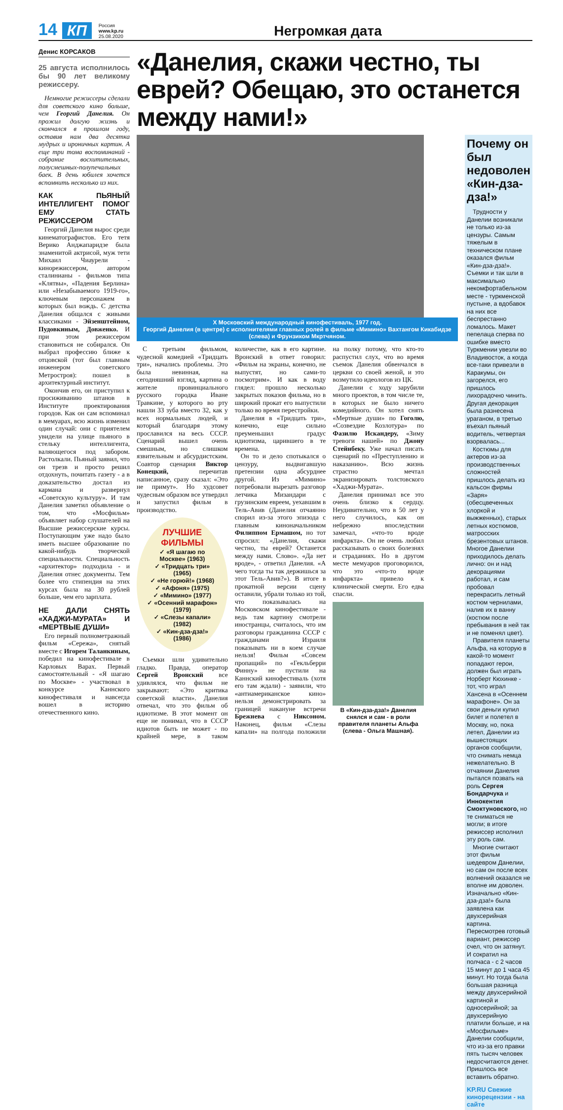14 КП
Россия
www.kp.ru
25.08.2020
Негромкая дата
Денис КОРСАКОВ
25 августа исполнилось бы 90 лет великому режиссеру.
Немногие режиссеры сделали для советского кино больше, чем Георгий Данелия. Он прожил долгую жизнь и скончался в прошлом году, оставив нам два десятка мудрых и ироничных картин. А еще три тома воспоминаний - собрание восхитительных, полусмешных-полупечальных баек. В день юбилея хочется вспомнить несколько из них.
КАК ПЬЯНЫЙ ИНТЕЛЛИГЕНТ ПОМОГ ЕМУ СТАТЬ РЕЖИССЕРОМ
Георгий Данелия вырос среди кинематографистов. Его тетя Верико Анджапаридзе была знаменитой актрисой, муж тети Михаил Чиаурели - кинорежиссером, автором сталинианы - фильмов типа «Клятвы», «Падения Берлина» или «Незабываемого 1919-го», ключевым персонажем в которых был вождь. С детства Данелия общался с живыми классиками - Эйзенштейном, Пудовкиным, Довженко. И при этом режиссером становиться не собирался. Он выбрал профессию ближе к отцовской (тот был главным инженером советского Метростроя): пошел в архитектурный институт.
Окончив его, он приступил к просиживанию штанов в Институте проектирования городов. Как он сам вспоминал в мемуарах, всю жизнь изменил один случай: они с приятелем увидели на улице пьяного в стельку интеллигента, валяющегося под забором. Растолкали. Пьяный заявил, что он трезв и просто решил отдохнуть, почитать газету - а в доказательство достал из кармана и развернул «Советскую культуру». И там Данелия заметил объявление о том, что «Мосфильм» объявляет набор слушателей на Высшие режиссерские курсы. Поступающим уже надо было иметь высшее образование по какой-нибудь творческой специальности. Специальность «архитектор» подходила - и Данелия отнес документы. Тем более что стипендия на этих курсах была на 30 рублей больше, чем его зарплата.
НЕ ДАЛИ СНЯТЬ «ХАДЖИ-МУРАТА» И «МЕРТВЫЕ ДУШИ»
Его первый полнометражный фильм «Сережа», снятый вместе с Игорем Таланкиным, победил на кинофестивале в Карловых Варах. Первый самостоятельный - «Я шагаю по Москве» - участвовал в конкурсе Каннского кинофестиваля и навсегда вошел в историю отечественного кино.
«Данелия, скажи честно, ты еврей? Обещаю, это останется между нами!»
X Московский международный кинофестиваль, 1977 год.
Георгий Данелия (в центре) с исполнителями главных ролей в фильме «Мимино» Вахтангом Кикабидзе (слева) и Фрунзиком Мкртчяном.
С третьим фильмом, чудесной комедией «Тридцать три», начались проблемы. Это была невинная, на сегодняшний взгляд, картина о жителе провинциального русского городка Иване Травкине, у которого во рту нашли 33 зуба вместо 32, как у всех нормальных людей, и который благодаря этому прославился на весь СССР. Сценарий вышел очень смешным, но слишком язвительным и абсурдистским. Соавтор сценария Виктор Конецкий, перечитав написанное, сразу сказал: «Это не примут». Но худсовет чудесным образом все утвердил и запустил фильм в производство.
ЛУЧШИЕ ФИЛЬМЫ
✓ «Я шагаю по Москве» (1963)
✓ «Тридцать три» (1965)
✓ «Не горюй!» (1968)
✓ «Афоня» (1975)
✓ «Мимино» (1977)
✓ «Осенний марафон» (1979)
✓ «Слезы капали» (1982)
✓ «Кин-дза-дза!» (1986)
Съемки шли удивительно гладко. Правда, оператор Сергей Вронский все удивлялся, что фильм не закрывают: «Это критика советской власти». Данелия отвечал, что это фильм об идиотизме. В этот момент он еще не понимал, что в СССР идиотов быть не может - по крайней мере, в таком количестве, как в его картине. Вронский в ответ говорил: «Фильм на экраны, конечно, не выпустят, но сами-то посмотрим». И как в воду глядел: прошло несколько закрытых показов фильма, но в широкий прокат его выпустили только во время перестройки.
Данелия в «Тридцать три», конечно, еще сильно преуменьшил градус идиотизма, царившего в те времена.
Он то и дело спотыкался о цензуру, выдвигавшую претензии одна абсурднее другой. Из «Мимино» потребовали вырезать разговор летчика Мизандари с грузинским евреем, уехавшим в Тель-Авив (Данелия отчаянно спорил из-за этого эпизода с главным киноначальником Филиппом Ермашом, но тот спросил: «Данелия, скажи честно, ты еврей? Останется между нами. Слово». «Да нет вроде», - ответил Данелия. «А чего тогда ты так держишься за этот Тель-Авив?»). В итоге в прокатной версии сцену оставили, убрали только из той, что показывалась на Московском кинофестивале - ведь там картину смотрели иностранцы, считалось, что им разговоры гражданина СССР с гражданами Израиля показывать ни в коем случае нельзя! Фильм «Совсем пропащий» по «Гекльберри Финну» не пустили на Каннский кинофестиваль (хотя его там ждали) - заявили, что «антиамериканское кино» нельзя демонстрировать за границей накануне встречи Брежнева с Никсоном. Наконец, фильм «Слезы капали» на полгода положили на полку потому, что кто-то распустил слух, что во время съемок Данелия обвенчался в церкви со своей женой, и это возмутило идеологов из ЦК.
Данелии с ходу зарубили много проектов, в том числе те, в которых не было ничего комедийного. Он хотел снять «Мертвые души» по Гоголю, «Созвездие Козлотура» по Фазилю Искандеру, «Зиму тревоги нашей» по Джону Стейнбеку. Уже начал писать сценарий по «Преступлению и наказанию». Всю жизнь страстно мечтал экранизировать толстовского «Хаджи-Мурата».
Данелия принимал все это очень близко к сердцу. Неудивительно, что в 50 лет у него случилось, как он небрежно впоследствии замечал, «что-то вроде инфаркта». Он не очень любил рассказывать о своих болезнях и страданиях. Но в другом месте мемуаров проговорился, что это «что-то вроде инфаркта» привело к клинической смерти. Его едва спасли.
В «Кин-дза-дза!» Данелия снялся и сам - в роли правителя планеты Альфа (слева - Ольга Машная).
Почему он был недоволен «Кин-дза-дза!»
Трудности у Данелии возникали не только из-за цензуры. Самым тяжелым в техническом плане оказался фильм «Кин-дза-дза!». Съемки и так шли в максимально некомфортабельном месте - туркменской пустыне, а вдобавок на них все беспрестанно ломалось. Макет пепелаца сперва по ошибке вместо Туркмении увезли во Владивосток, а когда все-таки привезли в Каракумы, он загорелся, его пришлось лихорадочно чинить. Другая декорация была разнесена ураганом, в третью въехал пьяный водитель, четвертая взорвалась...
Костюмы для актеров из-за производственных сложностей пришлось делать из кальсон фирмы «Заря» (обесцвеченных хлоркой и выжженных), старых летных костюмов, матросских брезентовых штанов. Многое Данелии приходилось делать лично: он и над декорациями работал, и сам пробовал перекрасить летный костюм чернилами, налив их в ванну (костюм после пребывания в ней так и не поменял цвет).
Правителя планеты Альфа, на которую в какой-то момент попадают герои, должен был играть Норберт Кюхинке - тот, что играл Хансена в «Осеннем марафоне». Он за свои деньги купил билет и полетел в Москву, но, пока летел, Данелии из вышестоящих органов сообщили, что снимать немца нежелательно. В отчаянии Данелия пытался позвать на роль Сергея Бондарчука и Иннокентия Смоктуновского, но те сниматься не могли; в итоге режиссер исполнил эту роль сам.
Многие считают этот фильм шедевром Данелии, но сам он после всех волнений оказался не вполне им доволен. Изначально «Кин-дза-дза!» была заявлена как двухсерийная картина. Пересмотрев готовый вариант, режиссер счел, что он затянут. И сократил на полчаса - с 2 часов 15 минут до 1 часа 45 минут. Но тогда была большая разница между двухсерийной картиной и односерийной; за двухсерийную платили больше, и на «Мосфильме» Данелии сообщили, что из-за его правки пять тысяч человек недосчитаются денег. Пришлось все вставить обратно.
KP.RU Свежие кинорецензии - на сайте